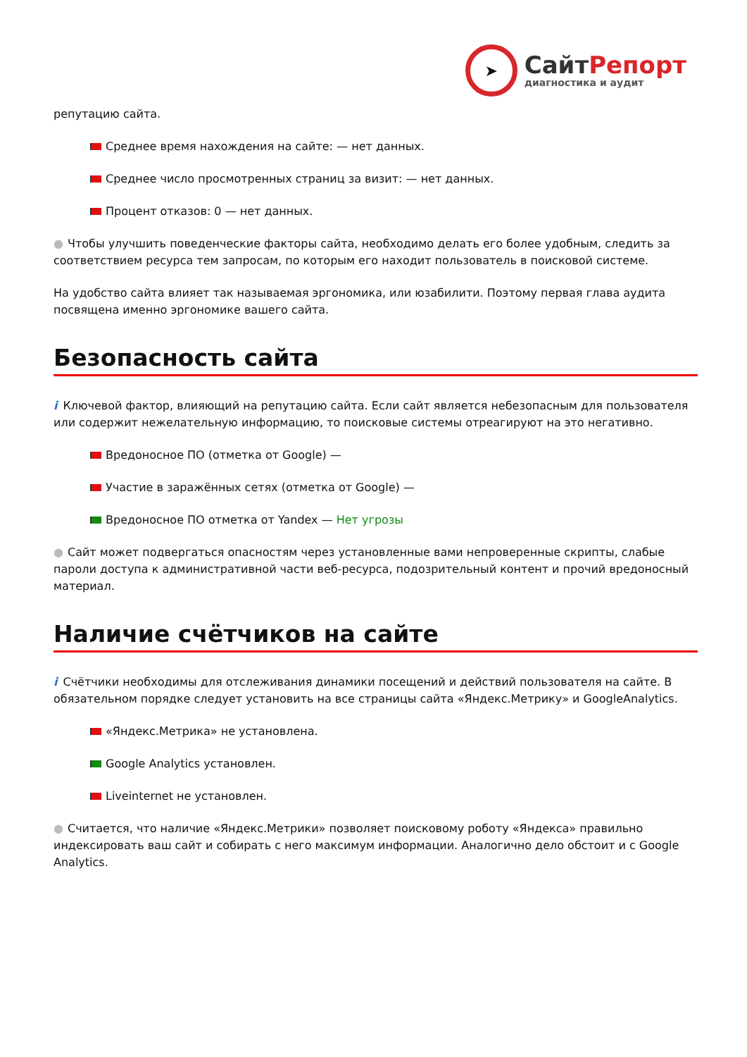➤
СайтРепорт
диагностика и аудит
репутацию сайта.
Среднее время нахождения на сайте: — нет данных.
Среднее число просмотренных страниц за визит: — нет данных.
Процент отказов: 0 — нет данных.
● Чтобы улучшить поведенческие факторы сайта, необходимо делать его более удобным, следить за соответствием ресурса тем запросам, по которым его находит пользователь в поисковой системе.
На удобство сайта влияет так называемая эргономика, или юзабилити. Поэтому первая глава аудита посвящена именно эргономике вашего сайта.
Безопасность сайта
i Ключевой фактор, влияющий на репутацию сайта. Если сайт является небезопасным для пользователя или содержит нежелательную информацию, то поисковые системы отреагируют на это негативно.
Вредоносное ПО (отметка от Google) —
Участие в заражённых сетях (отметка от Google) —
Вредоносное ПО отметка от Yandex — Нет угрозы
● Сайт может подвергаться опасностям через установленные вами непроверенные скрипты, слабые пароли доступа к административной части веб-ресурса, подозрительный контент и прочий вредоносный материал.
Наличие счётчиков на сайте
i Счётчики необходимы для отслеживания динамики посещений и действий пользователя на сайте. В обязательном порядке следует установить на все страницы сайта «Яндекс.Метрику» и GoogleAnalytics.
«Яндекс.Метрика» не установлена.
Google Analytics установлен.
Liveinternet не установлен.
● Считается, что наличие «Яндекс.Метрики» позволяет поисковому роботу «Яндекса» правильно индексировать ваш сайт и собирать с него максимум информации. Аналогично дело обстоит и с Google Analytics.